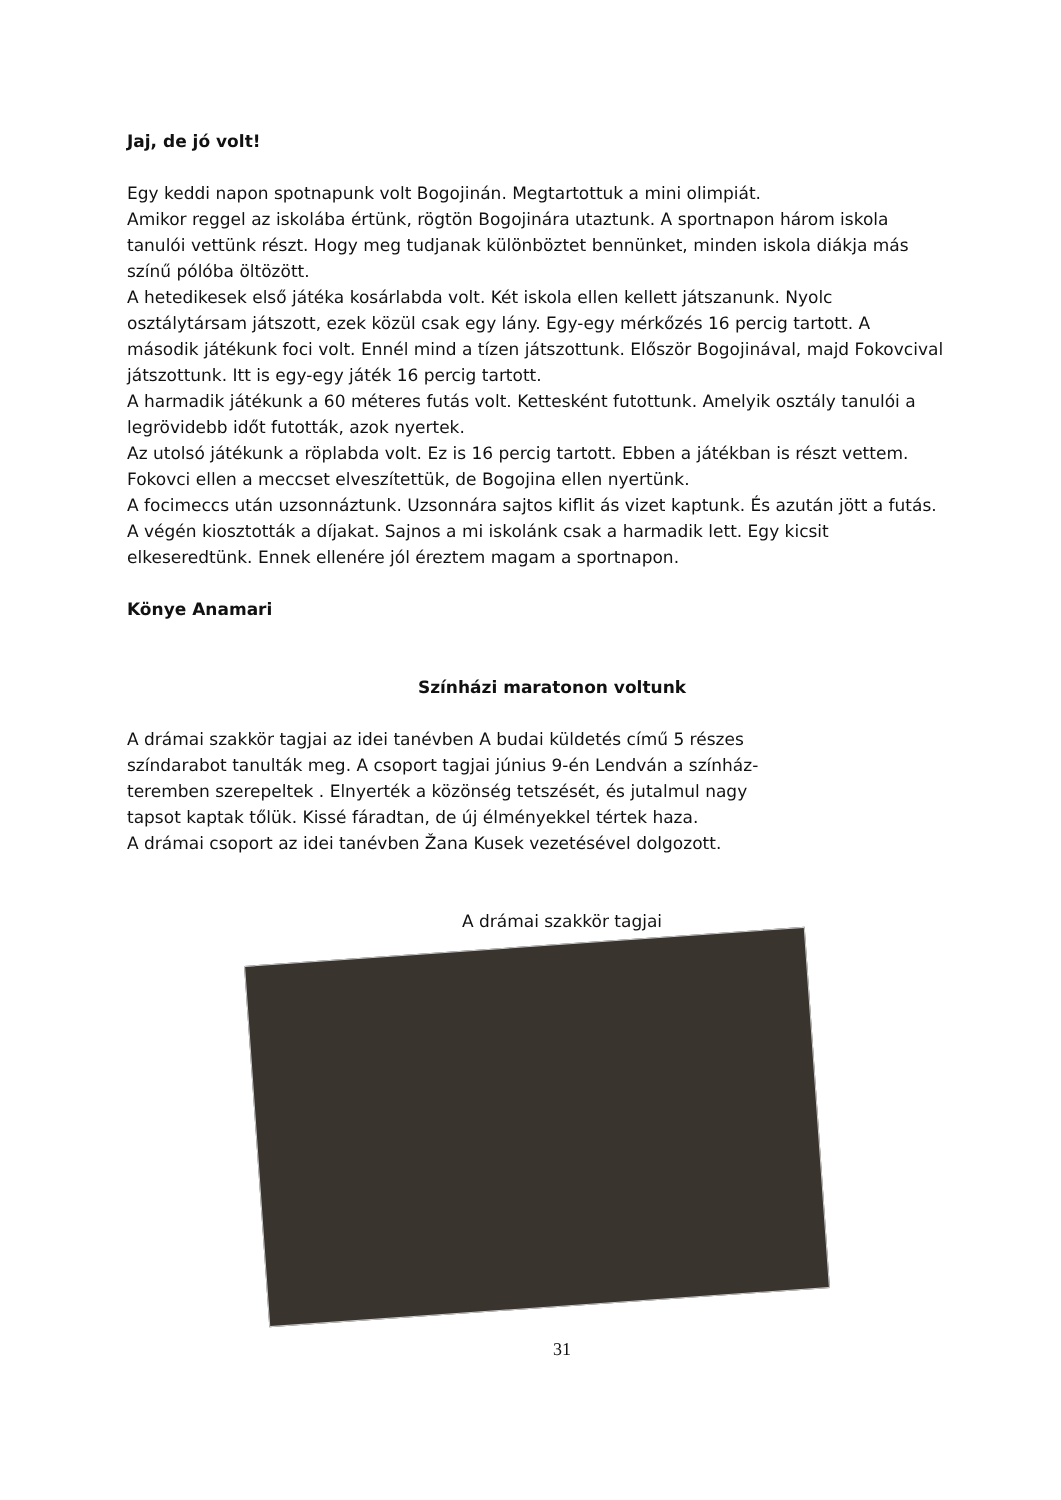Jaj, de jó volt!
Egy keddi napon spotnapunk volt Bogojinán. Megtartottuk a mini olimpiát.
Amikor reggel az iskolába értünk, rögtön Bogojinára utaztunk. A sportnapon három iskola tanulói vettünk részt. Hogy meg tudjanak különböztet bennünket, minden iskola diákja más színű pólóba öltözött.
A hetedikesek első játéka kosárlabda volt. Két iskola ellen kellett játszanunk. Nyolc osztálytársam játszott, ezek közül csak egy lány. Egy-egy mérkőzés 16 percig tartott. A második játékunk foci volt. Ennél mind a tízen játszottunk. Először Bogojinával, majd Fokovcival játszottunk. Itt is egy-egy játék 16 percig tartott.
A harmadik játékunk a 60 méteres futás volt. Kettesként futottunk. Amelyik osztály tanulói a legrövidebb időt futották, azok nyertek.
Az utolsó játékunk a röplabda volt. Ez is 16 percig tartott. Ebben a játékban is részt vettem. Fokovci ellen a meccset elveszítettük, de Bogojina ellen nyertünk.
A focimeccs után uzsonnáztunk. Uzsonnára sajtos kiflit ás vizet kaptunk. És azután jött a futás.
A végén kiosztották a díjakat. Sajnos a mi iskolánk csak a harmadik lett. Egy kicsit elkeseredtünk. Ennek ellenére jól éreztem magam a sportnapon.
Könye Anamari
Színházi maratonon voltunk
A drámai szakkör tagjai az idei tanévben A budai küldetés című 5 részes színdarabot tanulták meg. A csoport tagjai június 9-én Lendván a színház-teremben szerepeltek . Elnyerték a közönség tetszését, és jutalmul nagy tapsot kaptak tőlük. Kissé fáradtan, de új élményekkel tértek haza.
A drámai csoport az idei tanévben Žana Kusek vezetésével dolgozott.
A drámai szakkör tagjai
31